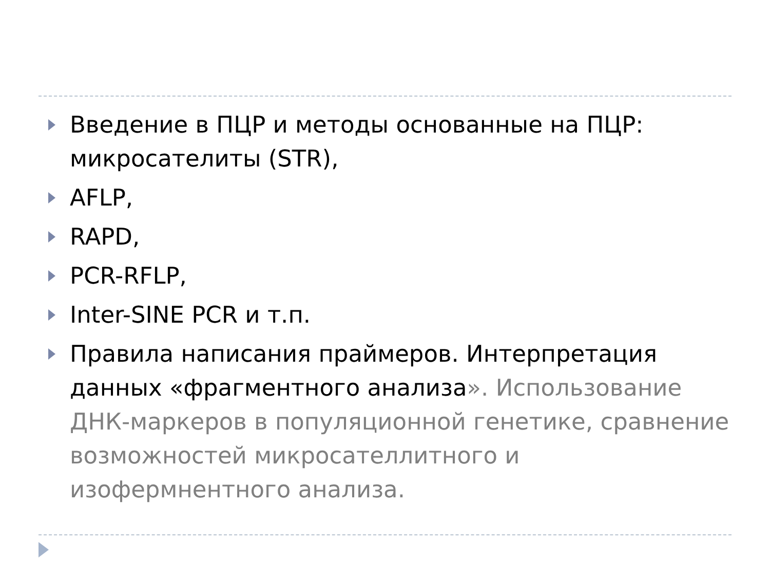Введение в ПЦР и методы основанные на ПЦР: микросателиты (STR),
AFLP,
RAPD,
PCR-RFLP,
Inter-SINE PCR и т.п.
Правила написания праймеров. Интерпретация данных «фрагментного анализа». Использование ДНК-маркеров в популяционной генетике, сравнение возможностей микросателлитного и изофермнентного анализа.